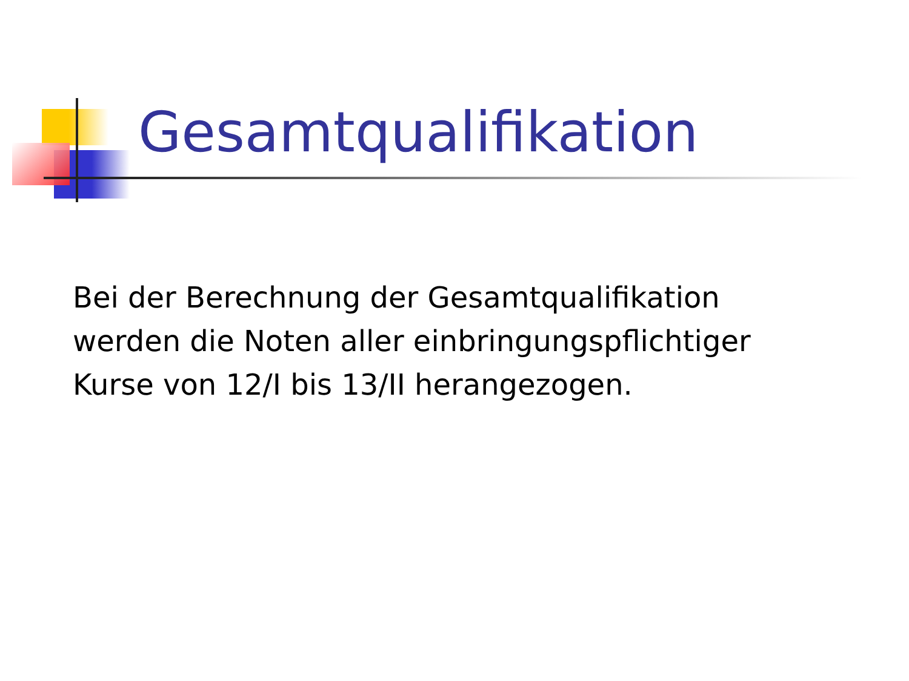Gesamtqualifikation
Bei der Berechnung der Gesamtqualifikation werden die Noten aller einbringungspflichtiger Kurse von 12/I bis 13/II herangezogen.